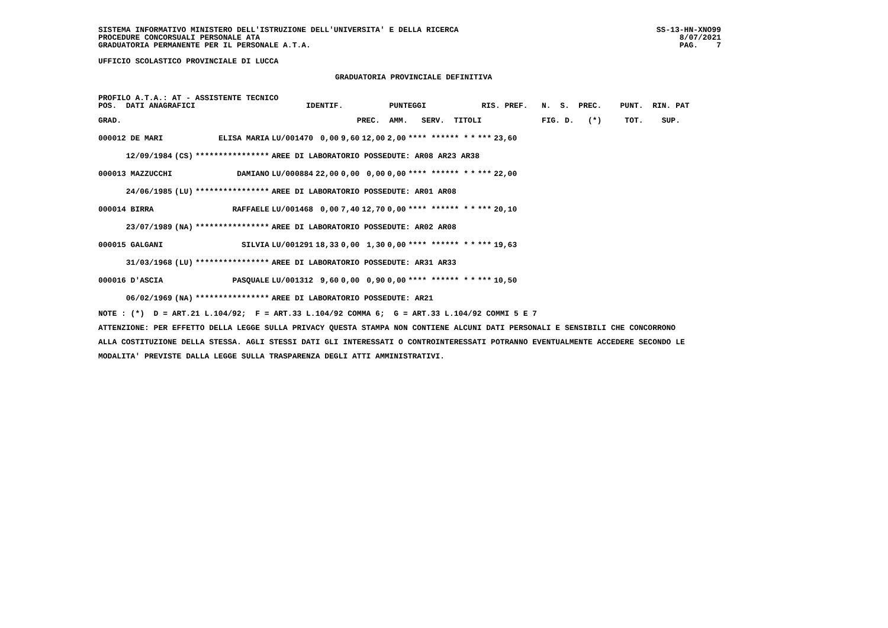SISTEMA INFORMATIVO MINISTERO DELL'ISTRUZIONE DELL'UNIVERSITA' E DELLA RICERCA
PROCEDURE CONCORSUALI PERSONALE ATA
GRADUATORIA PERMANENTE PER IL PERSONALE A.T.A.
SS-13-HN-XNO99
8/07/2021
PAG.    7
UFFICIO SCOLASTICO PROVINCIALE DI LUCCA
GRADUATORIA PROVINCIALE DEFINITIVA
PROFILO A.T.A.: AT - ASSISTENTE TECNICO
POS.  DATI ANAGRAFICI                        IDENTIF.          PUNTEGGI            RIS. PREF.   N.  S.  PREC.    PUNT.  RIN. PAT
GRAD.                                                   PREC.  AMM.   SERV.  TITOLI             FIG. D.   (*)     TOT.    SUP.
| 000012 DE MARI | | ELISA MARIA | LU/001470 | 0,00 | 9,60 | 12,00 | 2,00 | **** ****** * | * | *** | 23,60 |
| 12/09/1984 | (CS) | **************** | AREE DI LABORATORIO POSSEDUTE: AR08 AR23 AR38 | | | | | | | | |
| 000013 MAZZUCCHI | | DAMIANO | LU/000884 | 22,00 | 0,00 | 0,00 | 0,00 | **** ****** * | * | *** | 22,00 |
| 24/06/1985 | (LU) | **************** | AREE DI LABORATORIO POSSEDUTE: AR01 AR08 | | | | | | | | |
| 000014 BIRRA | | RAFFAELE | LU/001468 | 0,00 | 7,40 | 12,70 | 0,00 | **** ****** * | * | *** | 20,10 |
| 23/07/1989 | (NA) | **************** | AREE DI LABORATORIO POSSEDUTE: AR02 AR08 | | | | | | | | |
| 000015 GALGANI | | SILVIA | LU/001291 | 18,33 | 0,00 | 1,30 | 0,00 | **** ****** * | * | *** | 19,63 |
| 31/03/1968 | (LU) | **************** | AREE DI LABORATORIO POSSEDUTE: AR31 AR33 | | | | | | | | |
| 000016 D'ASCIA | | PASQUALE | LU/001312 | 9,60 | 0,00 | 0,90 | 0,00 | **** ****** * | * | *** | 10,50 |
| 06/02/1969 | (NA) | **************** | AREE DI LABORATORIO POSSEDUTE: AR21 | | | | | | | | |
NOTE : (*)  D = ART.21 L.104/92;  F = ART.33 L.104/92 COMMA 6;  G = ART.33 L.104/92 COMMI 5 E 7
ATTENZIONE: PER EFFETTO DELLA LEGGE SULLA PRIVACY QUESTA STAMPA NON CONTIENE ALCUNI DATI PERSONALI E SENSIBILI CHE CONCORRONO
ALLA COSTITUZIONE DELLA STESSA. AGLI STESSI DATI GLI INTERESSATI O CONTROINTERESSATI POTRANNO EVENTUALMENTE ACCEDERE SECONDO LE
MODALITA' PREVISTE DALLA LEGGE SULLA TRASPARENZA DEGLI ATTI AMMINISTRATIVI.